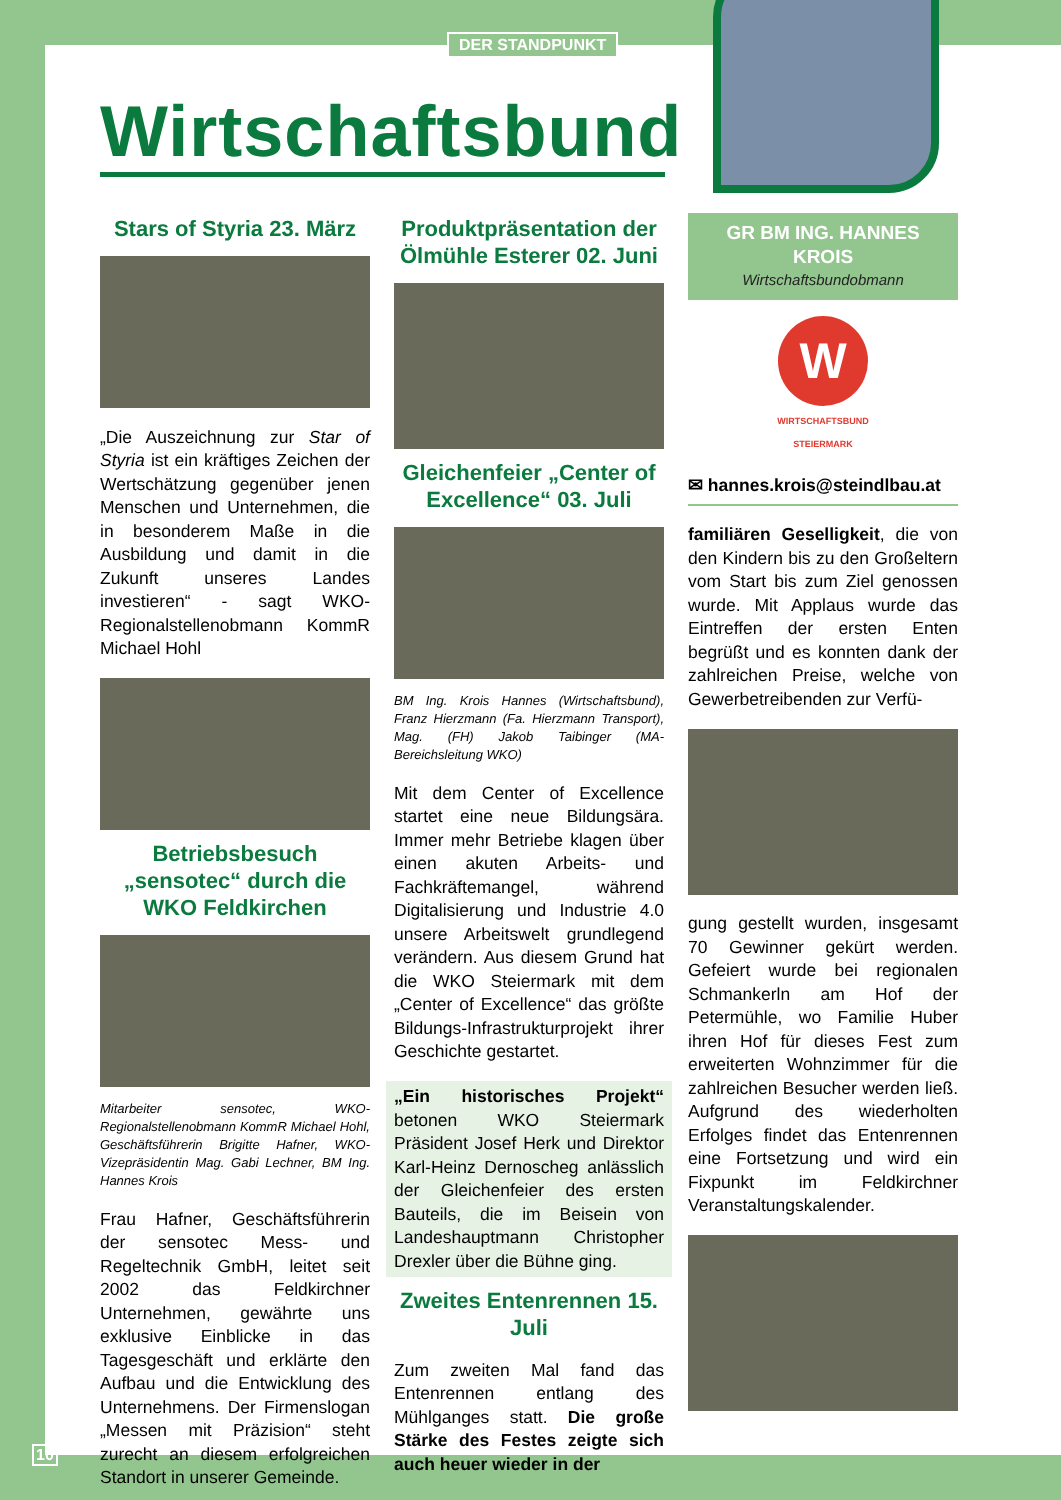DER STANDPUNKT
Wirtschaftsbund
Stars of Styria 23. März
„Die Auszeichnung zur Star of Styria ist ein kräftiges Zeichen der Wertschätzung gegenüber jenen Menschen und Unternehmen, die in besonderem Maße in die Ausbildung und damit in die Zukunft unseres Landes investieren“ - sagt WKO-Regionalstellenobmann KommR Michael Hohl
Betriebsbesuch „sensotec“ durch die WKO Feldkirchen
Mitarbeiter sensotec, WKO-Regionalstellenobmann KommR Michael Hohl, Geschäftsführerin Brigitte Hafner, WKO-Vizepräsidentin Mag. Gabi Lechner, BM Ing. Hannes Krois
Frau Hafner, Geschäftsführerin der sensotec Mess- und Regeltechnik GmbH, leitet seit 2002 das Feldkirchner Unternehmen, gewährte uns exklusive Einblicke in das Tagesgeschäft und erklärte den Aufbau und die Entwicklung des Unternehmens. Der Firmenslogan „Messen mit Präzision“ steht zurecht an diesem erfolgreichen Standort in unserer Gemeinde.
Produktpräsentation der Ölmühle Esterer 02. Juni
Gleichenfeier „Center of Excellence“ 03. Juli
BM Ing. Krois Hannes (Wirtschaftsbund), Franz Hierzmann (Fa. Hierzmann Transport), Mag. (FH) Jakob Taibinger (MA-Bereichsleitung WKO)
Mit dem Center of Excellence startet eine neue Bildungsära. Immer mehr Betriebe klagen über einen akuten Arbeits- und Fachkräftemangel, während Digitalisierung und Industrie 4.0 unsere Arbeitswelt grundlegend verändern. Aus diesem Grund hat die WKO Steiermark mit dem „Center of Excellence“ das größte Bildungs-Infrastrukturprojekt ihrer Geschichte gestartet.
„Ein historisches Projekt“ betonen WKO Steiermark Präsident Josef Herk und Direktor Karl-Heinz Dernoscheg anlässlich der Gleichenfeier des ersten Bauteils, die im Beisein von Landeshauptmann Christopher Drexler über die Bühne ging.
Zweites Entenrennen 15. Juli
Zum zweiten Mal fand das Entenrennen entlang des Mühlganges statt. Die große Stärke des Festes zeigte sich auch heuer wieder in der
GR BM ING. HANNES KROIS
Wirtschaftsbundobmann
W
WIRTSCHAFTSBUND
STEIERMARK
✉ hannes.krois@steindlbau.at
familiären Geselligkeit, die von den Kindern bis zu den Großeltern vom Start bis zum Ziel genossen wurde. Mit Applaus wurde das Eintreffen der ersten Enten begrüßt und es konnten dank der zahlreichen Preise, welche von Gewerbetreibenden zur Verfü-
gung gestellt wurden, insgesamt 70 Gewinner gekürt werden. Gefeiert wurde bei regionalen Schmankerln am Hof der Petermühle, wo Familie Huber ihren Hof für dieses Fest zum erweiterten Wohnzimmer für die zahlreichen Besucher werden ließ. Aufgrund des wiederholten Erfolges findet das Entenrennen eine Fortsetzung und wird ein Fixpunkt im Feldkirchner Veranstaltungskalender.
10